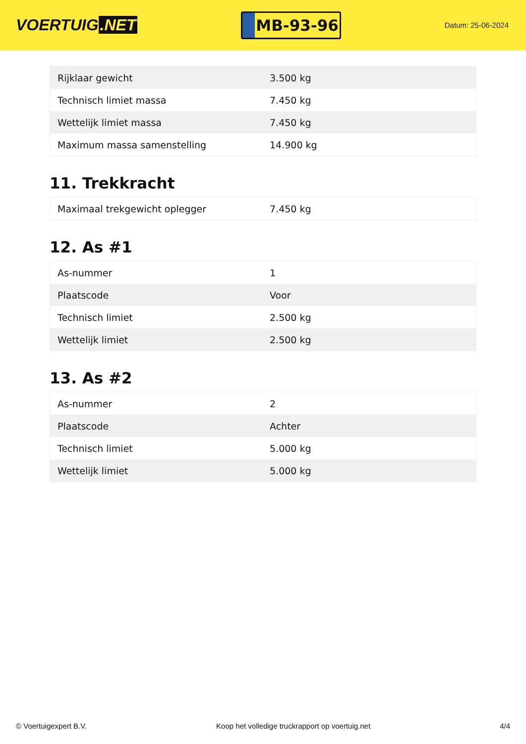VOERTUIG.NET
MB-93-96
Datum: 25-06-2024
| Rijklaar gewicht | 3.500 kg |
| Technisch limiet massa | 7.450 kg |
| Wettelijk limiet massa | 7.450 kg |
| Maximum massa samenstelling | 14.900 kg |
11. Trekkracht
| Maximaal trekgewicht oplegger | 7.450 kg |
12. As #1
| As-nummer | 1 |
| Plaatscode | Voor |
| Technisch limiet | 2.500 kg |
| Wettelijk limiet | 2.500 kg |
13. As #2
| As-nummer | 2 |
| Plaatscode | Achter |
| Technisch limiet | 5.000 kg |
| Wettelijk limiet | 5.000 kg |
© Voertuigexpert B.V. Koop het volledige truckrapport op voertuig.net 4/4